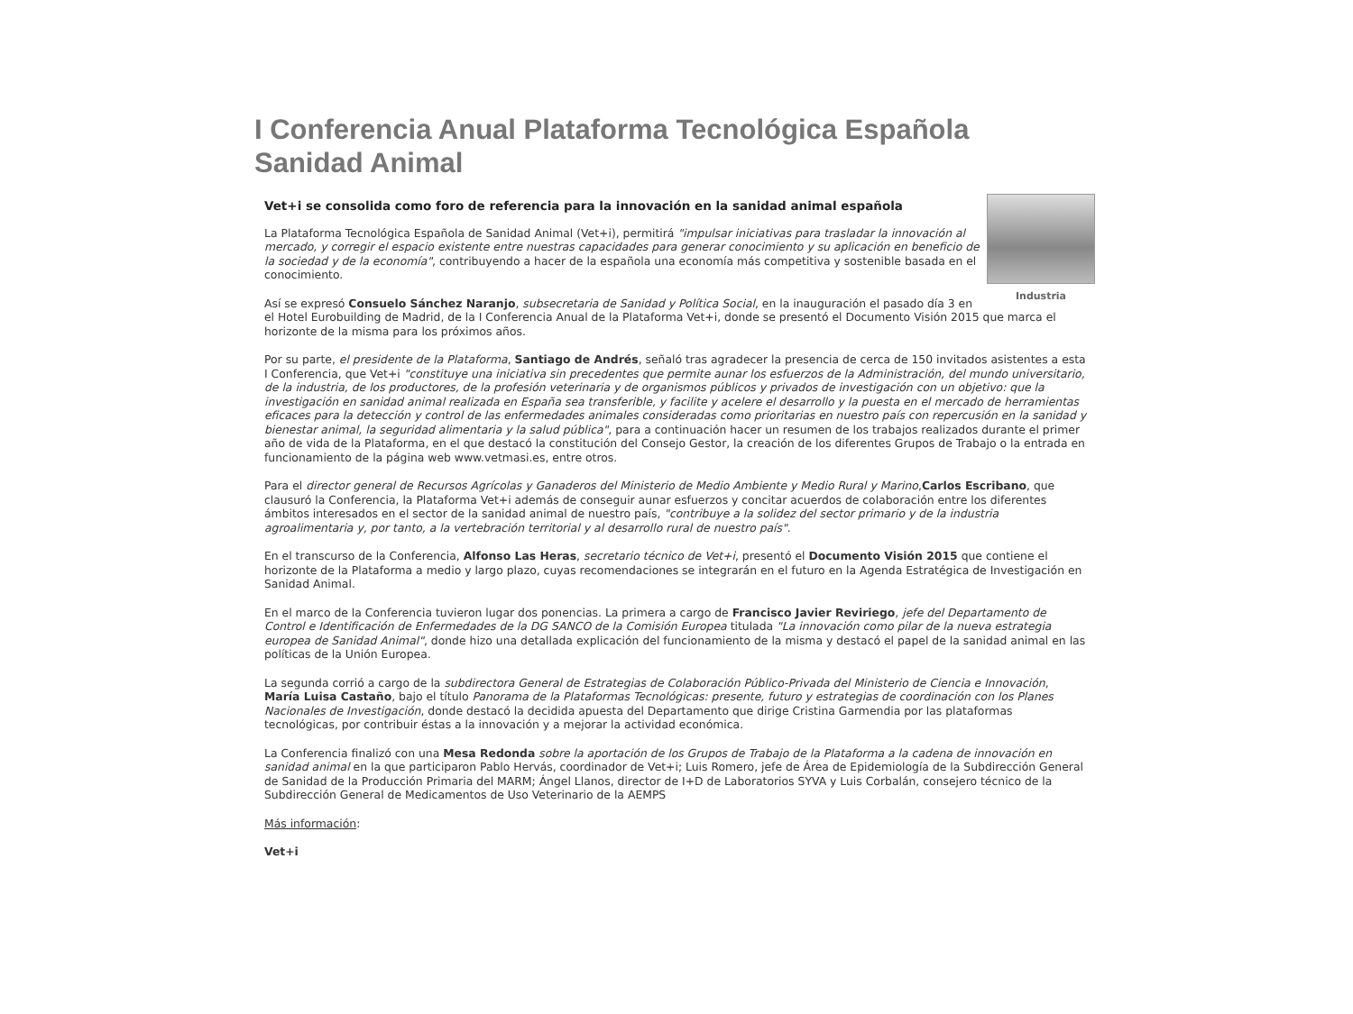I Conferencia Anual Plataforma Tecnológica Española Sanidad Animal
Vet+i se consolida como foro de referencia para la innovación en la sanidad animal española
Industria
La Plataforma Tecnológica Española de Sanidad Animal (Vet+i), permitirá "impulsar iniciativas para trasladar la innovación al mercado, y corregir el espacio existente entre nuestras capacidades para generar conocimiento y su aplicación en beneficio de la sociedad y de la economía", contribuyendo a hacer de la española una economía más competitiva y sostenible basada en el conocimiento.
Así se expresó Consuelo Sánchez Naranjo, subsecretaria de Sanidad y Política Social, en la inauguración el pasado día 3 en el Hotel Eurobuilding de Madrid, de la I Conferencia Anual de la Plataforma Vet+i, donde se presentó el Documento Visión 2015 que marca el horizonte de la misma para los próximos años.
Por su parte, el presidente de la Plataforma, Santiago de Andrés, señaló tras agradecer la presencia de cerca de 150 invitados asistentes a esta I Conferencia, que Vet+i "constituye una iniciativa sin precedentes que permite aunar los esfuerzos de la Administración, del mundo universitario, de la industria, de los productores, de la profesión veterinaria y de organismos públicos y privados de investigación con un objetivo: que la investigación en sanidad animal realizada en España sea transferible, y facilite y acelere el desarrollo y la puesta en el mercado de herramientas eficaces para la detección y control de las enfermedades animales consideradas como prioritarias en nuestro país con repercusión en la sanidad y bienestar animal, la seguridad alimentaria y la salud pública", para a continuación hacer un resumen de los trabajos realizados durante el primer año de vida de la Plataforma, en el que destacó la constitución del Consejo Gestor, la creación de los diferentes Grupos de Trabajo o la entrada en funcionamiento de la página web www.vetmasi.es, entre otros.
Para el director general de Recursos Agrícolas y Ganaderos del Ministerio de Medio Ambiente y Medio Rural y Marino,Carlos Escribano, que clausuró la Conferencia, la Plataforma Vet+i además de conseguir aunar esfuerzos y concitar acuerdos de colaboración entre los diferentes ámbitos interesados en el sector de la sanidad animal de nuestro país, "contribuye a la solidez del sector primario y de la industria agroalimentaria y, por tanto, a la vertebración territorial y al desarrollo rural de nuestro país".
En el transcurso de la Conferencia, Alfonso Las Heras, secretario técnico de Vet+i, presentó el Documento Visión 2015 que contiene el horizonte de la Plataforma a medio y largo plazo, cuyas recomendaciones se integrarán en el futuro en la Agenda Estratégica de Investigación en Sanidad Animal.
En el marco de la Conferencia tuvieron lugar dos ponencias. La primera a cargo de Francisco Javier Reviriego, jefe del Departamento de Control e Identificación de Enfermedades de la DG SANCO de la Comisión Europea titulada "La innovación como pilar de la nueva estrategia europea de Sanidad Animal", donde hizo una detallada explicación del funcionamiento de la misma y destacó el papel de la sanidad animal en las políticas de la Unión Europea.
La segunda corrió a cargo de la subdirectora General de Estrategias de Colaboración Público-Privada del Ministerio de Ciencia e Innovación, María Luisa Castaño, bajo el título Panorama de la Plataformas Tecnológicas: presente, futuro y estrategias de coordinación con los Planes Nacionales de Investigación, donde destacó la decidida apuesta del Departamento que dirige Cristina Garmendia por las plataformas tecnológicas, por contribuir éstas a la innovación y a mejorar la actividad económica.
La Conferencia finalizó con una Mesa Redonda sobre la aportación de los Grupos de Trabajo de la Plataforma a la cadena de innovación en sanidad animal en la que participaron Pablo Hervás, coordinador de Vet+i; Luis Romero, jefe de Área de Epidemiología de la Subdirección General de Sanidad de la Producción Primaria del MARM; Ángel Llanos, director de I+D de Laboratorios SYVA y Luis Corbalán, consejero técnico de la Subdirección General de Medicamentos de Uso Veterinario de la AEMPS
Más información:
Vet+i